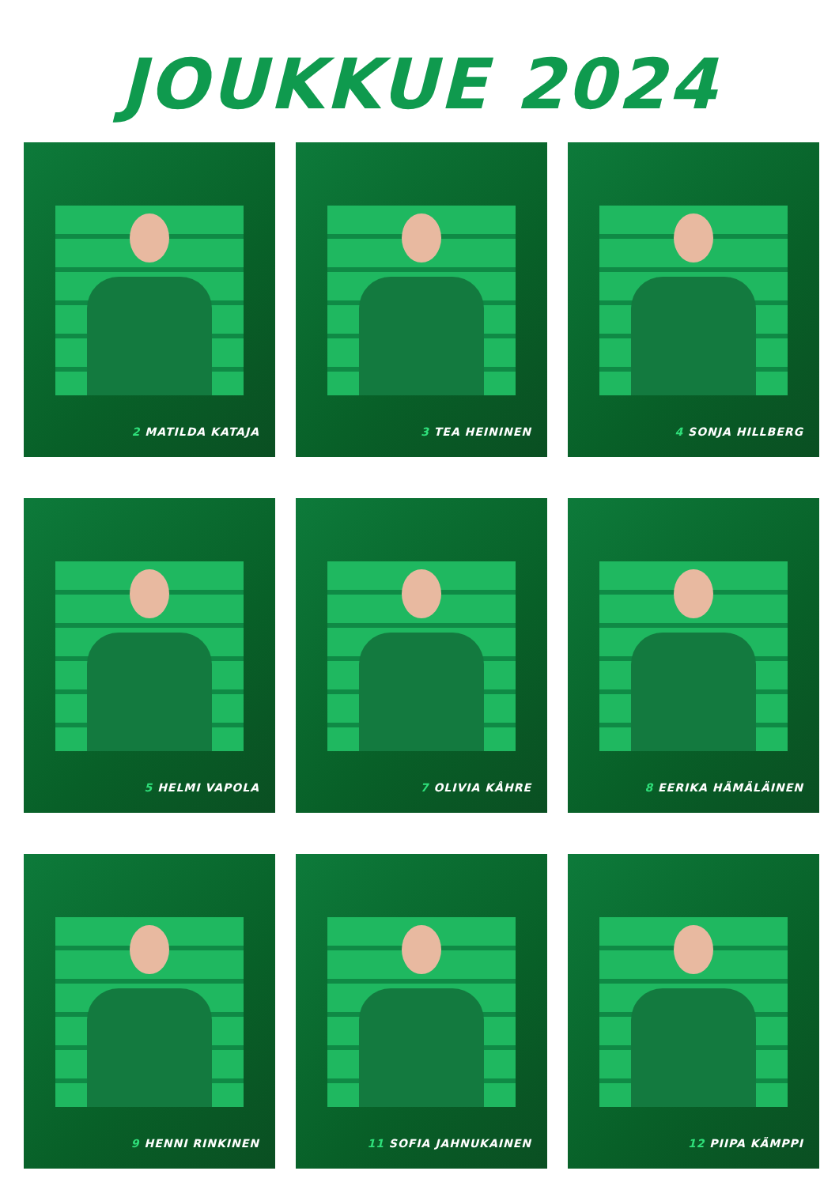JOUKKUE 2024
2 MATILDA KATAJA
3 TEA HEININEN
4 SONJA HILLBERG
5 HELMI VAPOLA
7 OLIVIA KÅHRE
8 EERIKA HÄMÄLÄINEN
9 HENNI RINKINEN
11 SOFIA JAHNUKAINEN
12 PIIPA KÄMPPI